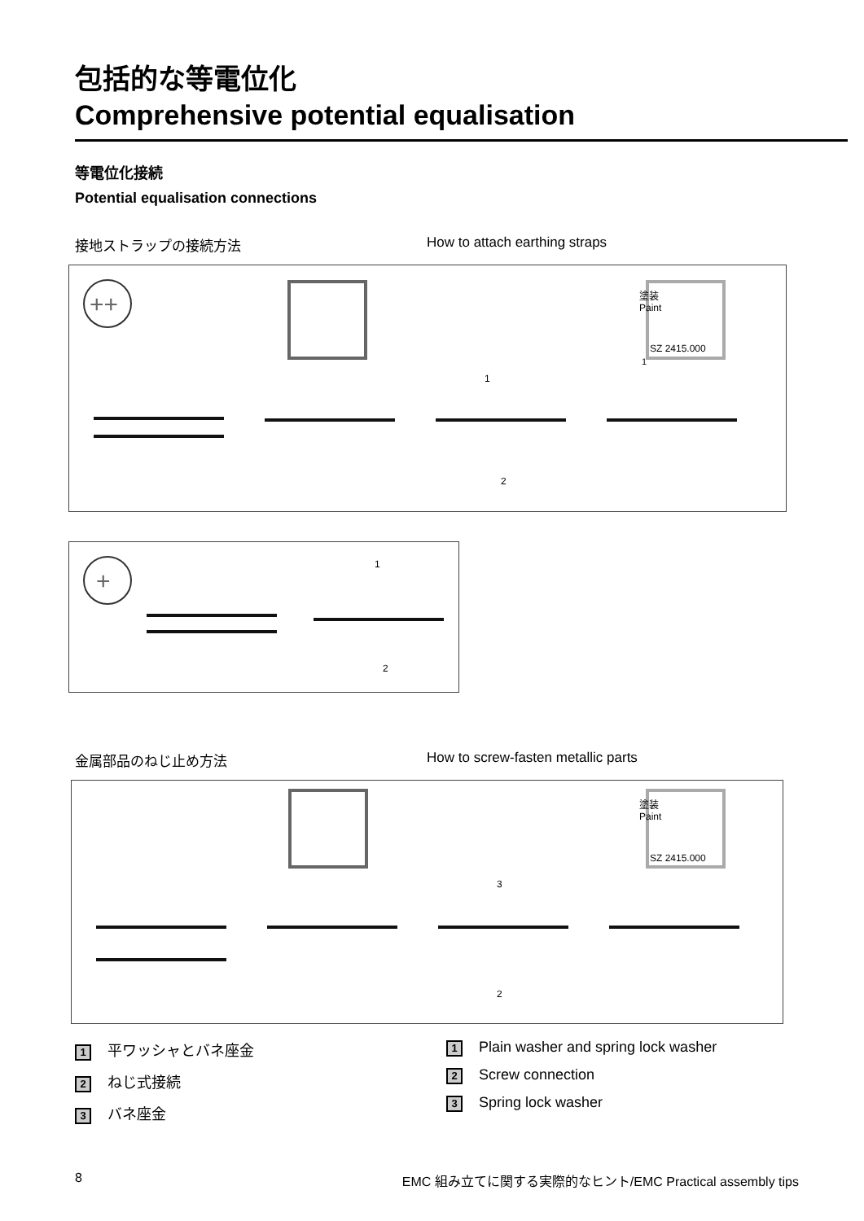包括的な等電位化
Comprehensive potential equalisation
等電位化接続
Potential equalisation connections
接地ストラップの接続方法 How to attach earthing straps
++
1
塗装
Paint
SZ 2415.000
1
2
+
1
2
金属部品のねじ止め方法 How to screw-fasten metallic parts
塗装
Paint
SZ 2415.000
3
2
1 平ワッシャとバネ座金
2 ねじ式接続
3 バネ座金
1 Plain washer and spring lock washer
2 Screw connection
3 Spring lock washer
8 EMC 組み立てに関する実際的なヒント/EMC Practical assembly tips